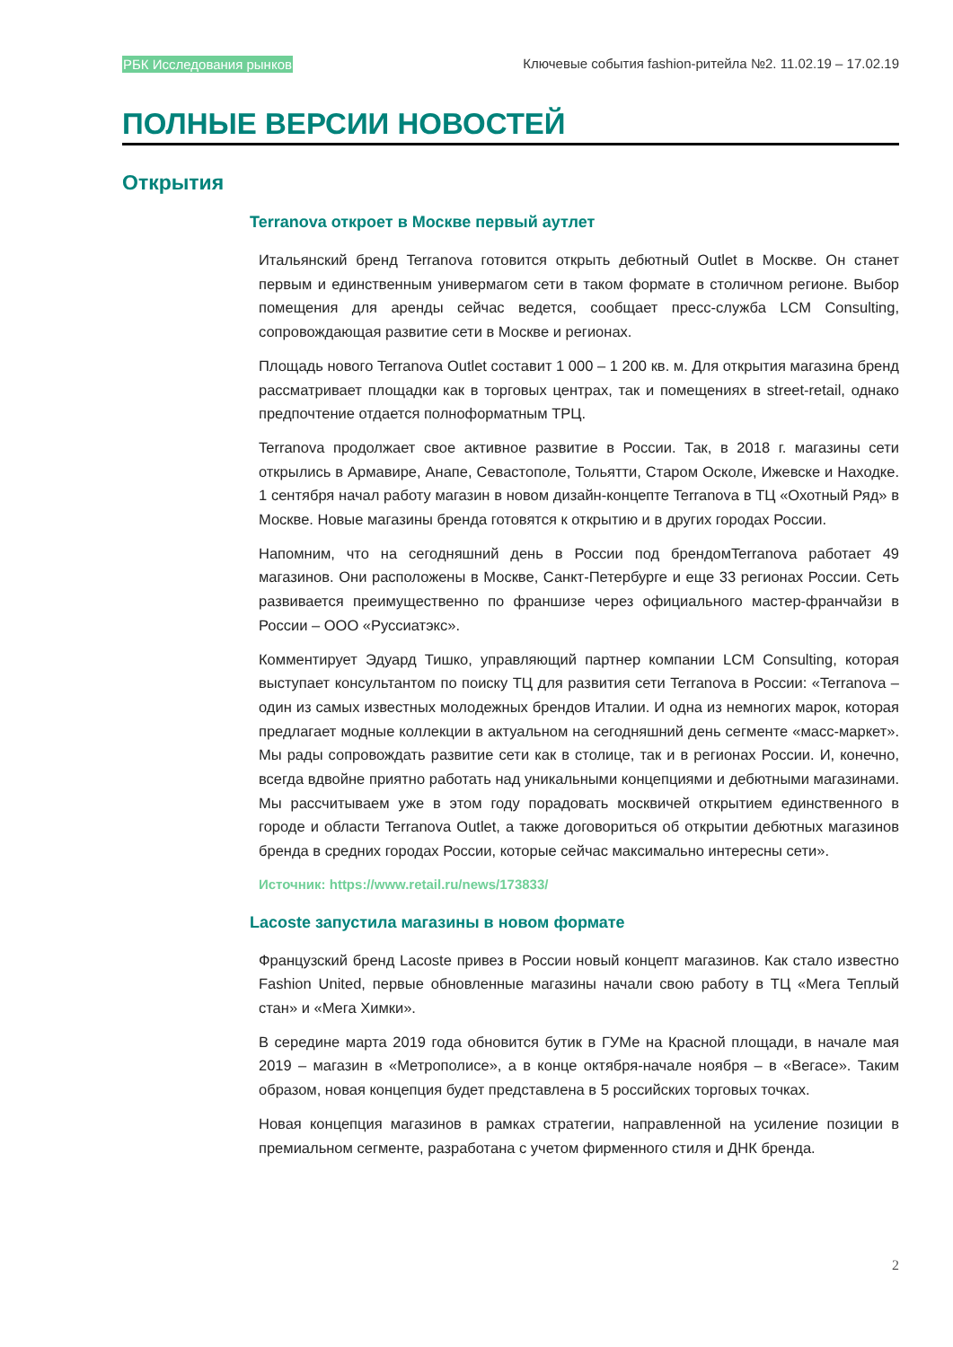РБК Исследования рынков Ключевые события fashion-ритейла №2. 11.02.19 – 17.02.19
ПОЛНЫЕ ВЕРСИИ НОВОСТЕЙ
Открытия
Terranova откроет в Москве первый аутлет
Итальянский бренд Terranova готовится открыть дебютный Outlet в Москве. Он станет первым и единственным универмагом сети в таком формате в столичном регионе. Выбор помещения для аренды сейчас ведется, сообщает пресс-служба LCM Consulting, сопровождающая развитие сети в Москве и регионах.
Площадь нового Terranova Outlet составит 1 000 – 1 200 кв. м. Для открытия магазина бренд рассматривает площадки как в торговых центрах, так и помещениях в street-retail, однако предпочтение отдается полноформатным ТРЦ.
Terranova продолжает свое активное развитие в России. Так, в 2018 г. магазины сети открылись в Армавире, Анапе, Севастополе, Тольятти, Старом Осколе, Ижевске и Находке. 1 сентября начал работу магазин в новом дизайн-концепте Terranova в ТЦ «Охотный Ряд» в Москве. Новые магазины бренда готовятся к открытию и в других городах России.
Напомним, что на сегодняшний день в России под брендомTerranova работает 49 магазинов. Они расположены в Москве, Санкт-Петербурге и еще 33 регионах России. Сеть развивается преимущественно по франшизе через официального мастер-франчайзи в России – ООО «Руссиатэкс».
Комментирует Эдуард Тишко, управляющий партнер компании LCM Consulting, которая выступает консультантом по поиску ТЦ для развития сети Terranova в России: «Terranova – один из самых известных молодежных брендов Италии. И одна из немногих марок, которая предлагает модные коллекции в актуальном на сегодняшний день сегменте «масс-маркет». Мы рады сопровождать развитие сети как в столице, так и в регионах России. И, конечно, всегда вдвойне приятно работать над уникальными концепциями и дебютными магазинами. Мы рассчитываем уже в этом году порадовать москвичей открытием единственного в городе и области Terranova Outlet, а также договориться об открытии дебютных магазинов бренда в средних городах России, которые сейчас максимально интересны сети».
Источник: https://www.retail.ru/news/173833/
Lacoste запустила магазины в новом формате
Французский бренд Lacoste привез в России новый концепт магазинов. Как стало известно Fashion United, первые обновленные магазины начали свою работу в ТЦ «Мега Теплый стан» и «Мега Химки».
В середине марта 2019 года обновится бутик в ГУМе на Красной площади, в начале мая 2019 – магазин в «Метрополисе», а в конце октября-начале ноября – в «Вегасе». Таким образом, новая концепция будет представлена в 5 российских торговых точках.
Новая концепция магазинов в рамках стратегии, направленной на усиление позиции в премиальном сегменте, разработана с учетом фирменного стиля и ДНК бренда.
2